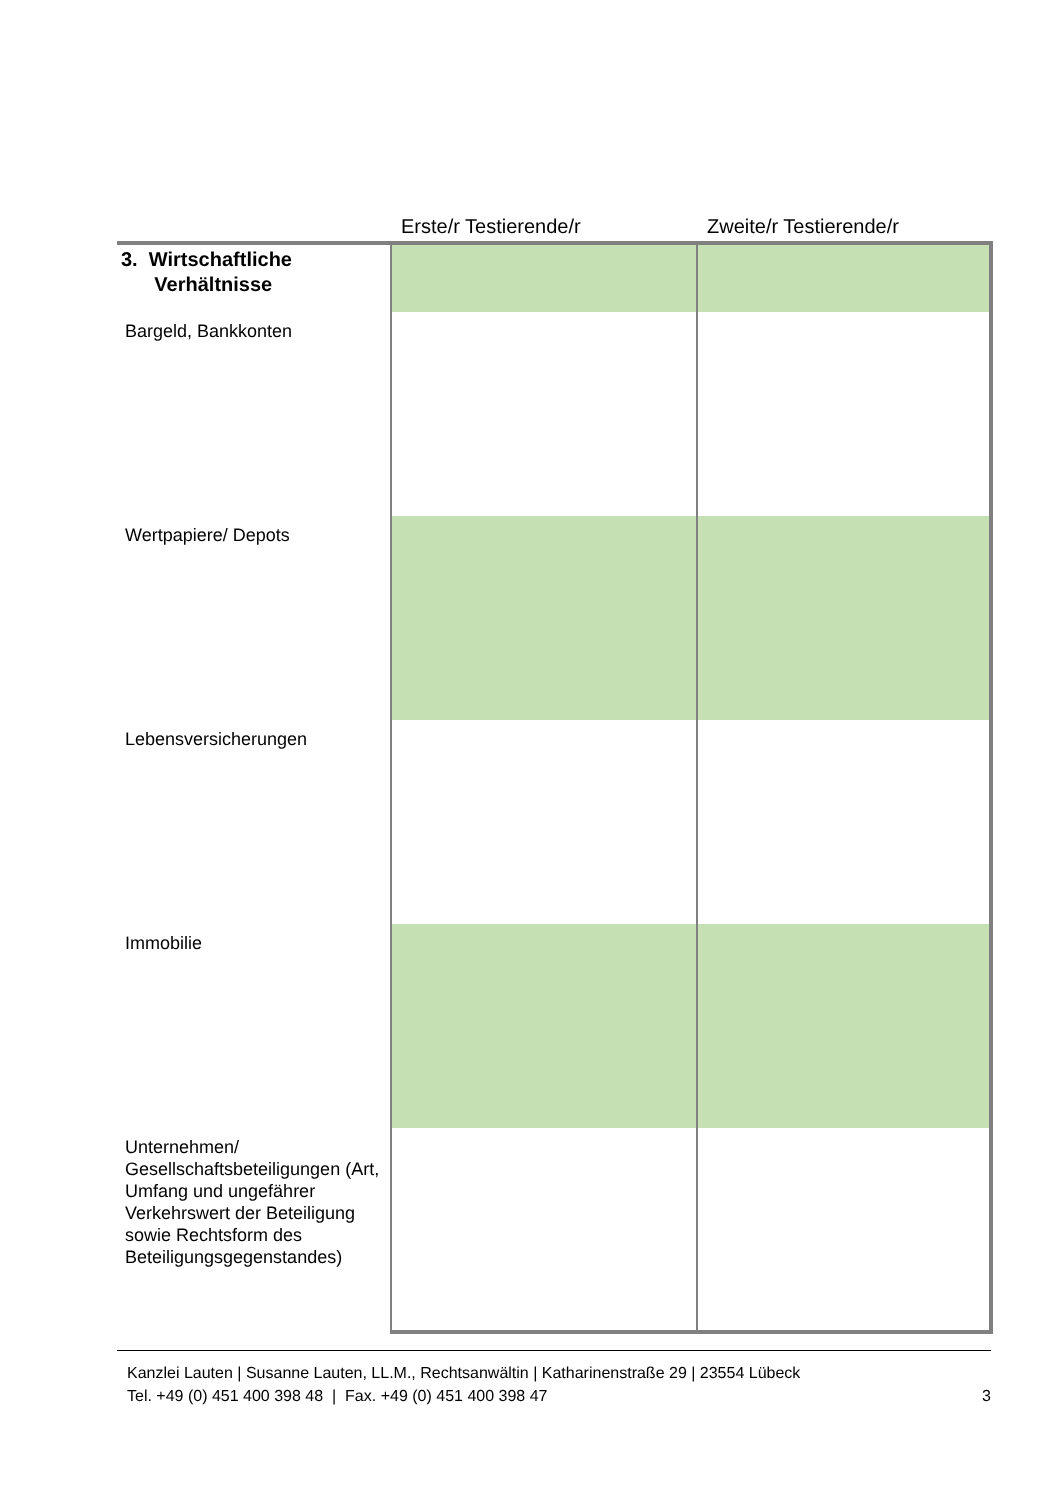| | Erste/r Testierende/r | Zweite/r Testierende/r |
| --- | --- | --- |
| 3. Wirtschaftliche Verhältnisse | | |
| Bargeld, Bankkonten | | |
| Wertpapiere/ Depots | | |
| Lebensversicherungen | | |
| Immobilie | | |
| Unternehmen/ Gesellschaftsbeteiligungen (Art, Umfang und ungefährer Verkehrswert der Beteiligung sowie Rechtsform des Beteiligungsgegenstandes) | | |
Kanzlei Lauten | Susanne Lauten, LL.M., Rechtsanwältin | Katharinenstraße 29 | 23554 Lübeck
Tel. +49 (0) 451 400 398 48 | Fax. +49 (0) 451 400 398 47 3